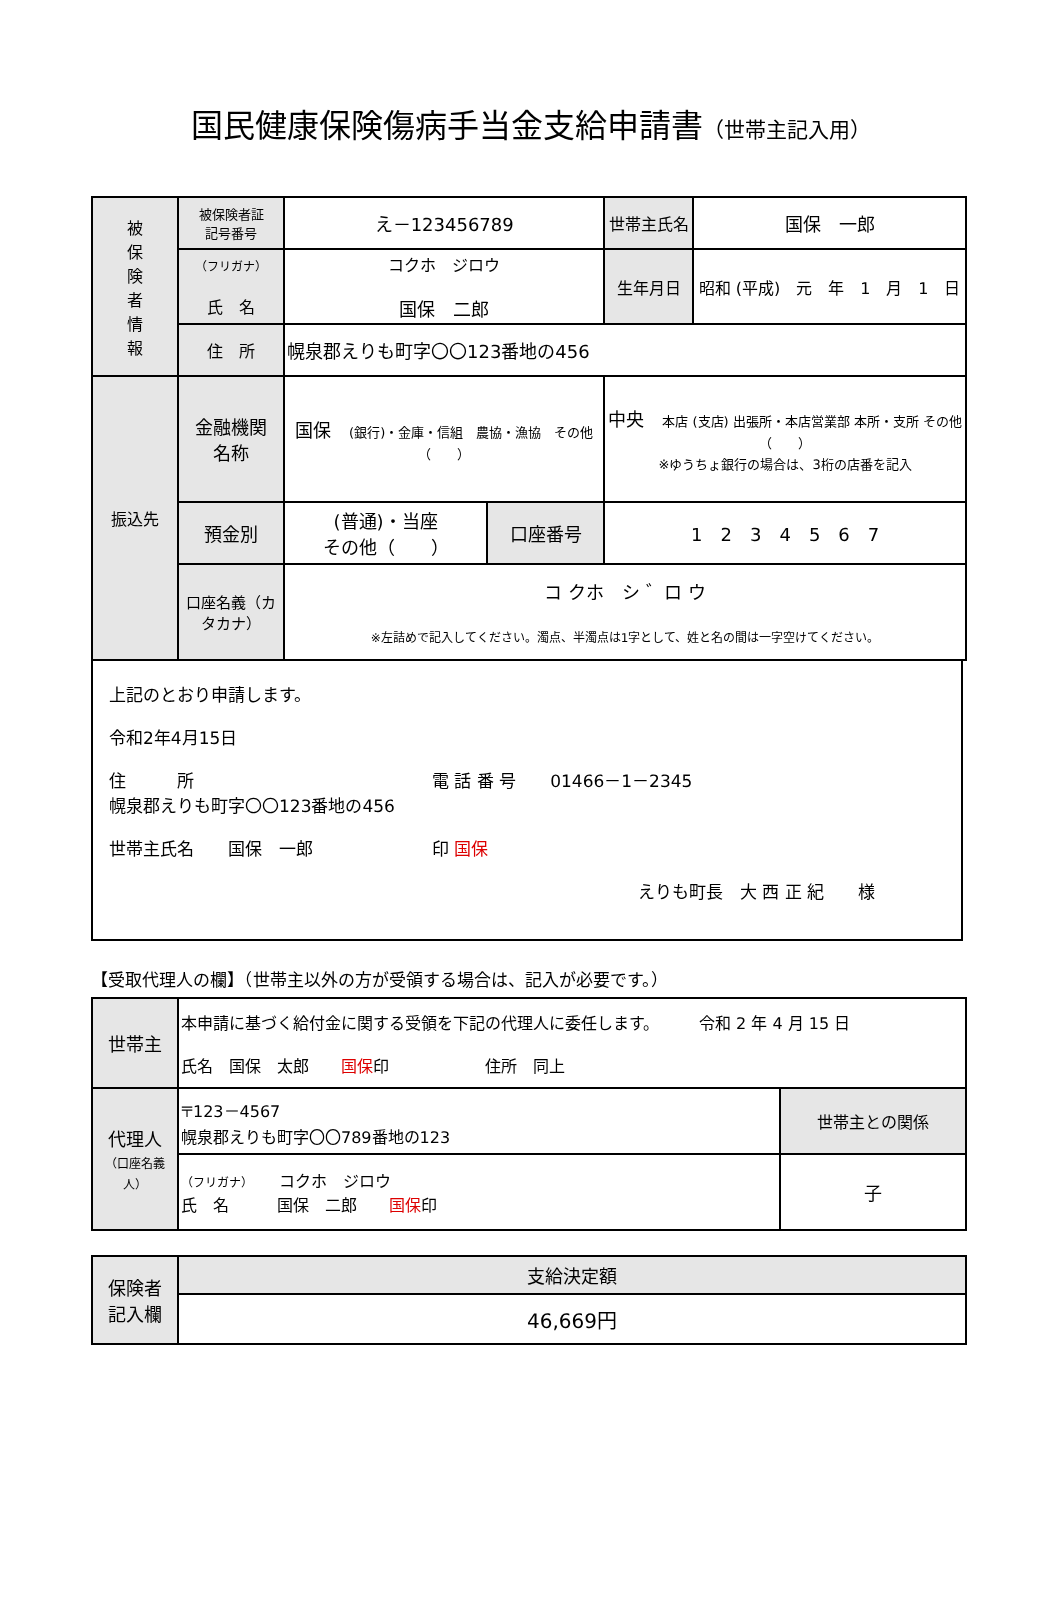国民健康保険傷病手当金支給申請書（世帯主記入用）
| 被 保 険 者 情 報 | 被保険者証 記号番号 | え－123456789 | | 世帯主氏名 | 国保 一郎 |
| | （フリガナ） 氏 名 | コクホ ジロウ 国保 二郎 | | 生年月日 | 昭和 (平成) 元 年 1 月 1 日 |
| | 住 所 | 幌泉郡えりも町字〇〇123番地の456 | | | |
| 振込先 | 金融機関 名称 | 国保 (銀行)・金庫・信組 農協・漁協 その他（ ） | | 中央 本店 (支店) 出張所・本店営業部 本所・支所 その他（ ） ※ゆうちょ銀行の場合は、3桁の店番を記入 | |
| | 預金別 | (普通)・当座 その他（ ） | 口座番号 | 1 2 3 4 5 6 7 | |
| | 口座名義（カタカナ） | コ クホ シ ゛ロ ウ ※左詰めで記入してください。濁点、半濁点は1字として、姓と名の間は一字空けてください。 | | | |
上記のとおり申請します。
令和2年4月15日
住　　　所　　　　　　　　　　　　　　電 話 番 号　　01466－1－2345
幌泉郡えりも町字〇〇123番地の456
世帯主氏名　　国保　一郎　　　　　　　印 国保
えりも町長　大 西 正 紀　　様
【受取代理人の欄】（世帯主以外の方が受領する場合は、記入が必要です。）
| 世帯主 | 本申請に基づく給付金に関する受領を下記の代理人に委任します。 令和 2 年 4 月 15 日 氏名 国保 太郎 国保 印 住所 同上 | |
| 代理人 （口座名義人） | 〒123－4567 幌泉郡えりも町字〇〇789番地の123 | 世帯主との関係 |
| | （フリガナ） コクホ ジロウ 氏 名 国保 二郎 国保 印 | 子 |
| 保険者 記入欄 | 支給決定額 |
| | 46,669円 |